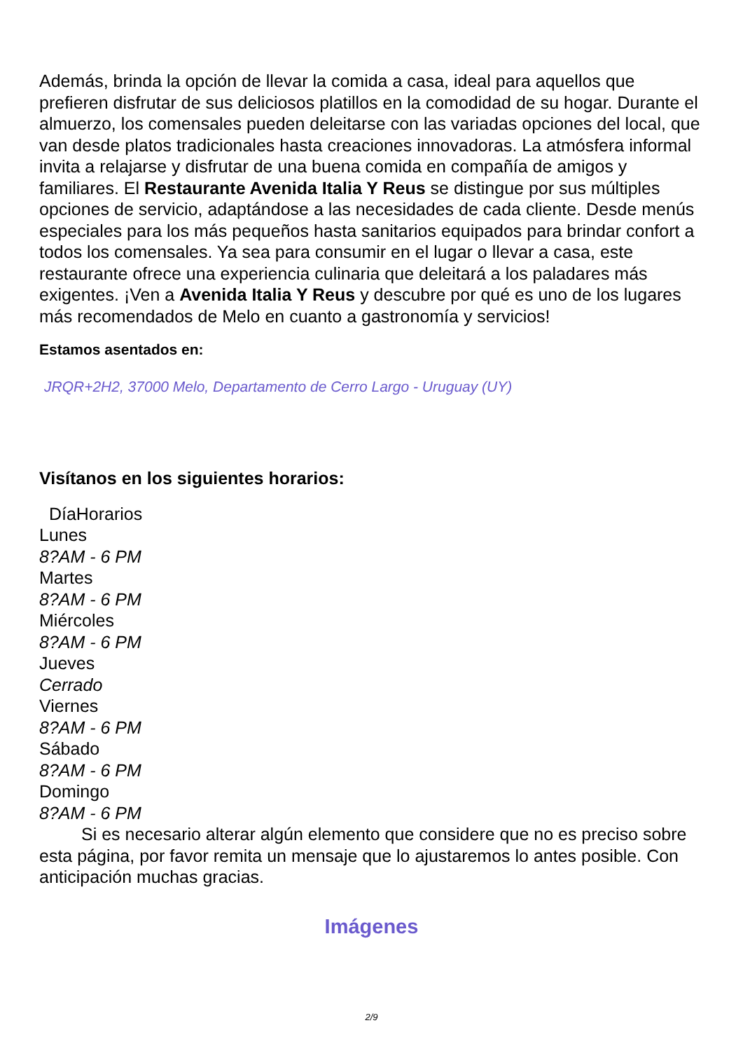Además, brinda la opción de llevar la comida a casa, ideal para aquellos que prefieren disfrutar de sus deliciosos platillos en la comodidad de su hogar. Durante el almuerzo, los comensales pueden deleitarse con las variadas opciones del local, que van desde platos tradicionales hasta creaciones innovadoras. La atmósfera informal invita a relajarse y disfrutar de una buena comida en compañía de amigos y familiares. El Restaurante Avenida Italia Y Reus se distingue por sus múltiples opciones de servicio, adaptándose a las necesidades de cada cliente. Desde menús especiales para los más pequeños hasta sanitarios equipados para brindar confort a todos los comensales. Ya sea para consumir en el lugar o llevar a casa, este restaurante ofrece una experiencia culinaria que deleitará a los paladares más exigentes. ¡Ven a Avenida Italia Y Reus y descubre por qué es uno de los lugares más recomendados de Melo en cuanto a gastronomía y servicios!
Estamos asentados en:
JRQR+2H2, 37000 Melo, Departamento de Cerro Largo - Uruguay (UY)
Visítanos en los siguientes horarios:
| Día | Horarios |
| --- | --- |
| Lunes | |
| 8?AM - 6 PM | |
| Martes | |
| 8?AM - 6 PM | |
| Miércoles | |
| 8?AM - 6 PM | |
| Jueves | |
| Cerrado | |
| Viernes | |
| 8?AM - 6 PM | |
| Sábado | |
| 8?AM - 6 PM | |
| Domingo | |
| 8?AM - 6 PM | |
Si es necesario alterar algún elemento que considere que no es preciso sobre esta página, por favor remita un mensaje que lo ajustaremos lo antes posible. Con anticipación muchas gracias.
Imágenes
2/9